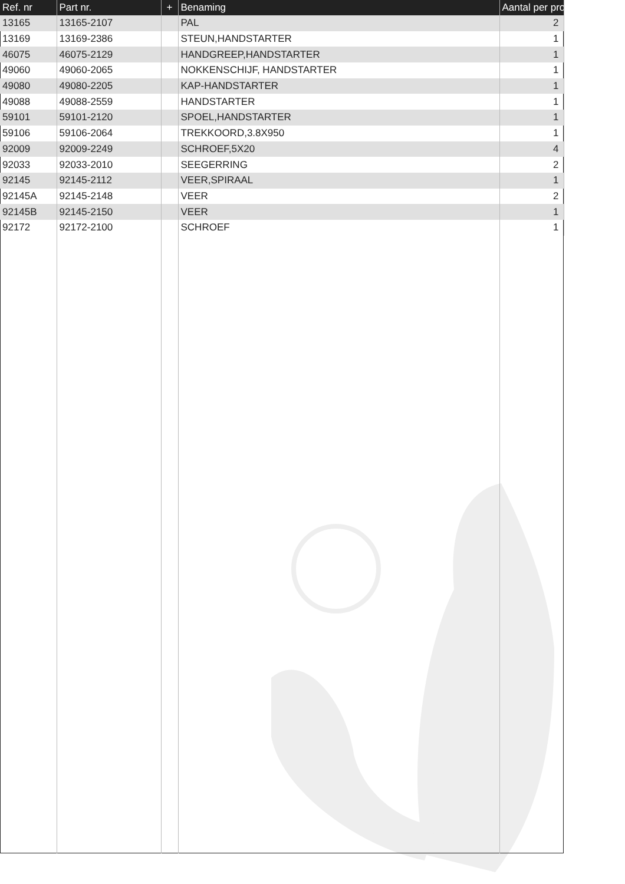| Ref. nr | Part nr. | + | Benaming | Aantal per pro |
| --- | --- | --- | --- | --- |
| 13165 | 13165-2107 | | PAL | 2 |
| 13169 | 13169-2386 | | STEUN,HANDSTARTER | 1 |
| 46075 | 46075-2129 | | HANDGREEP,HANDSTARTER | 1 |
| 49060 | 49060-2065 | | NOKKENSCHIJF, HANDSTARTER | 1 |
| 49080 | 49080-2205 | | KAP-HANDSTARTER | 1 |
| 49088 | 49088-2559 | | HANDSTARTER | 1 |
| 59101 | 59101-2120 | | SPOEL,HANDSTARTER | 1 |
| 59106 | 59106-2064 | | TREKKOORD,3.8X950 | 1 |
| 92009 | 92009-2249 | | SCHROEF,5X20 | 4 |
| 92033 | 92033-2010 | | SEEGERRING | 2 |
| 92145 | 92145-2112 | | VEER,SPIRAAL | 1 |
| 92145A | 92145-2148 | | VEER | 2 |
| 92145B | 92145-2150 | | VEER | 1 |
| 92172 | 92172-2100 | | SCHROEF | 1 |